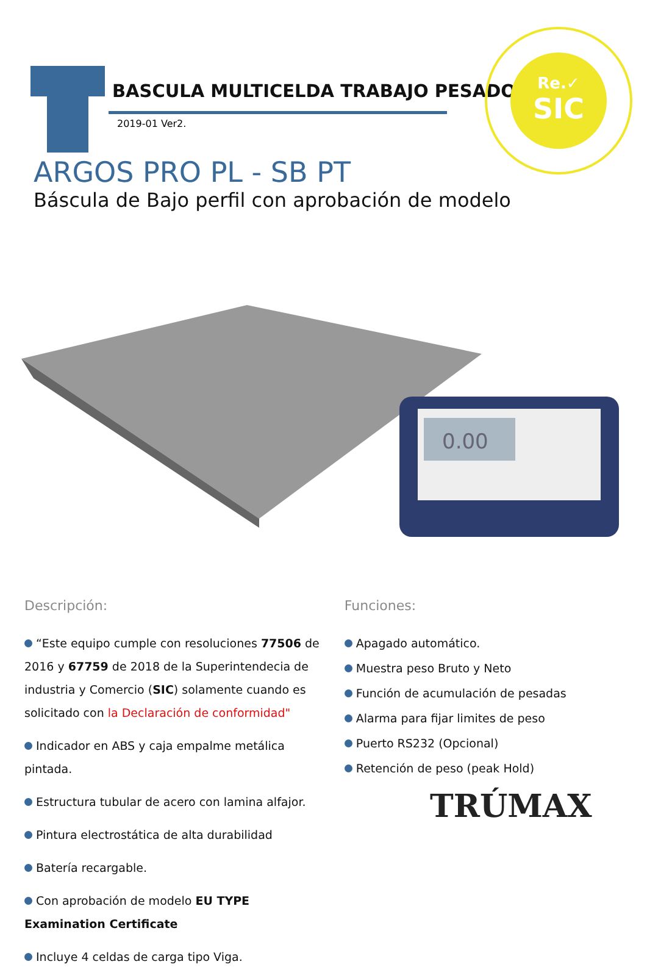BASCULA MULTICELDA TRABAJO PESADO
2019-01 Ver2.
Re.✓
SIC
ARGOS PRO PL - SB PT
Báscula de Bajo perfil con aprobación de modelo
0.00
Descripción:
“Este equipo cumple con resoluciones 77506 de 2016 y 67759 de 2018 de la Superintendecia de industria y Comercio (SIC) solamente cuando es solicitado con la Declaración de conformidad"
Indicador en ABS y caja empalme metálica pintada.
Estructura tubular de acero con lamina alfajor.
Pintura electrostática de alta durabilidad
Batería recargable.
Con aprobación de modelo EU TYPE Examination Certificate
Incluye 4 celdas de carga tipo Viga.
Funciones:
Apagado automático.
Muestra peso Bruto y Neto
Función de acumulación de pesadas
Alarma para fijar limites de peso
Puerto RS232 (Opcional)
Retención de peso (peak Hold)
TRÚMAX